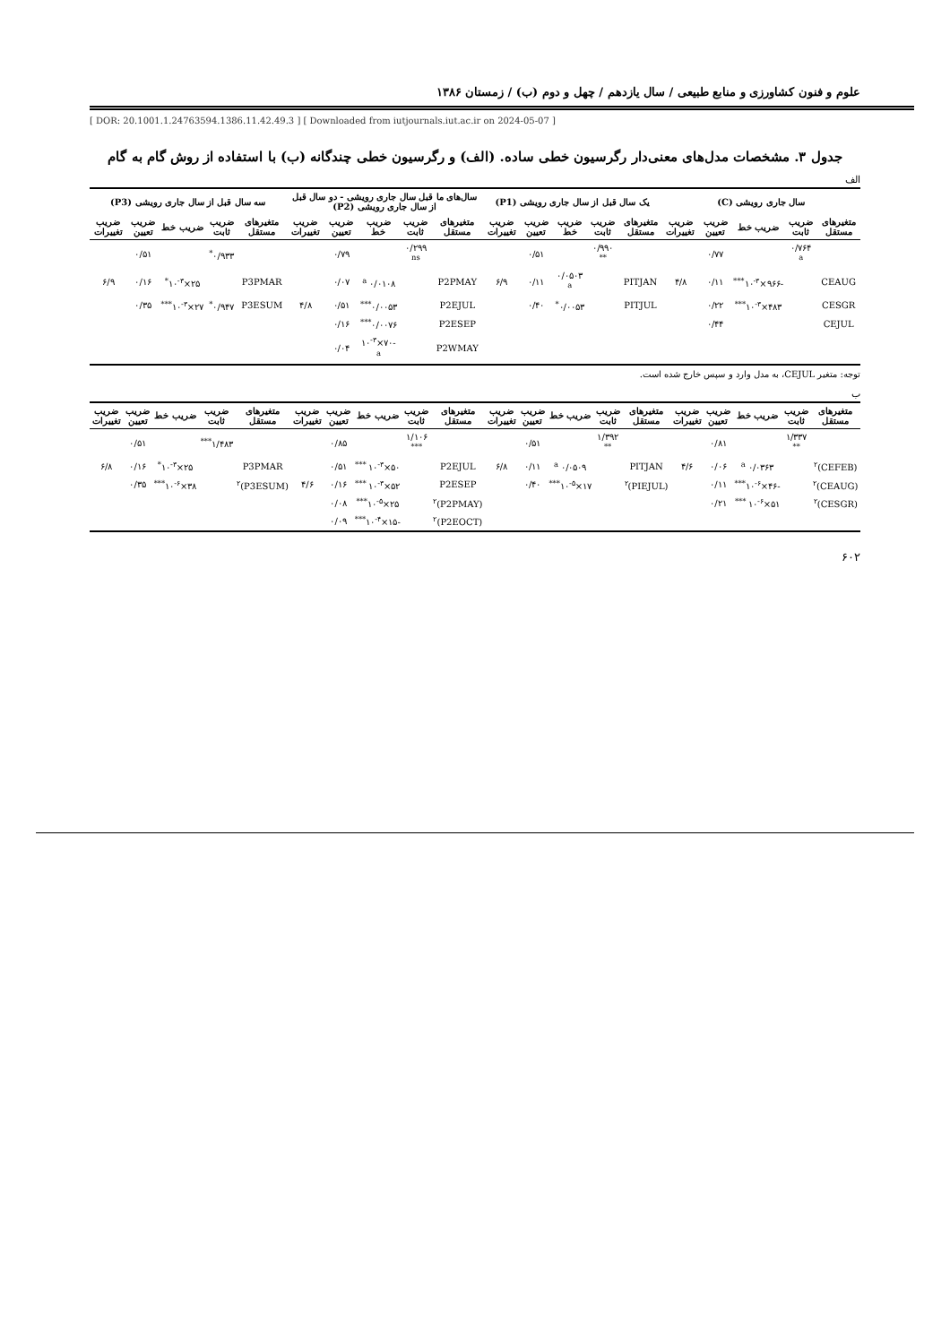علوم و فنون کشاورزی و منابع طبیعی / سال یازدهم / چهل و دوم (ب) / زمستان ۱۳۸۶
[ DOR: 20.1001.1.24763594.1386.11.42.49.3 ] [ Downloaded from iutjournals.iut.ac.ir on 2024-05-07 ]
جدول ۳. مشخصات مدل‌های معنی‌دار رگرسیون خطی ساده. (الف) و رگرسیون خطی چندگانه (ب) با استفاده از روش گام به گام
الف
| سال جاری رویشی (C) | | | | | یک سال قبل از سال جاری رویشی (P1) | | | | | سال‌های ما قبل سال جاری رویشی - دو سال قبل از سال جاری رویشی (P2) | | | | | سه سال قبل از سال جاری رویشی (P3) | | | | |
| --- | --- | --- | --- | --- | --- | --- | --- | --- | --- | --- | --- | --- | --- | --- | --- | --- | --- | --- | --- |
| متغیرهای مستقل | ضریب ثابت | ضریب خط | ضریب تعیین | ضریب تغییرات | متغیرهای مستقل | ضریب ثابت | ضریب خط | ضریب تعیین | ضریب تغییرات | متغیرهای مستقل | ضریب ثابت | ضریب خط | ضریب تعیین | ضریب تغییرات | متغیرهای مستقل | ضریب ثابت | ضریب خط | ضریب تعیین | ضریب تغییرات |
| | ۰/۷۶۴ <sup>a</sup> | | ۰/۷۷ | | | ۰/۹۹۰ <sup>**</sup> | | ۰/۵۱ | | | ۰/۲۹۹ <sup>ns</sup> | | ۰/۷۹ | | | ۰/۹۳۳<sup>*</sup> | | ۰/۵۱ | |
| CEAUG | | -۹۶۶×۱۰<sup>-۳***</sup> | ۰/۱۱ | ۴/۸ | PITJAN | | ۰/۰۵۰۳ <sup>a</sup> | ۰/۱۱ | ۶/۹ | P2PMAY | | ۰/۰۱۰۸ <sup>a</sup> | ۰/۰۷ | | P3PMAR | | ۲۵×۱۰<sup>-۳*</sup> | ۰/۱۶ | ۶/۹ |
| CESGR | | ۴۸۳×۱۰<sup>-۳***</sup> | ۰/۲۲ | | PITJUL | | ۰/۰۰۵۳<sup>*</sup> | ۰/۴۰ | | P2EJUL | | ۰/۰۰۵۳<sup>***</sup> | ۰/۵۱ | ۴/۸ | P3ESUM | ۰/۹۴۷<sup>*</sup> | ۲۷×۱۰<sup>-۳***</sup> | ۰/۳۵ | |
| CEJUL | | | ۰/۴۴ | | | | | | | P2ESEP | | ۰/۰۰۷۶<sup>***</sup> | ۰/۱۶ | | | | | | |
| | | | | | | | | | | P2WMAY | | -۷۰×۱۰<sup>-۳ a</sup> | ۰/۰۴ | | | | | | |
توجه: متغیر CEJUL، به مدل وارد و سپس خارج شده است.
ب
| متغیرهای مستقل | ضریب ثابت | ضریب خط | ضریب تعیین | ضریب تغییرات | متغیرهای مستقل | ضریب ثابت | ضریب خط | ضریب تعیین | ضریب تغییرات | متغیرهای مستقل | ضریب ثابت | ضریب خط | ضریب تعیین | ضریب تغییرات | متغیرهای مستقل | ضریب ثابت | ضریب خط | ضریب تعیین | ضریب تغییرات |
| --- | --- | --- | --- | --- | --- | --- | --- | --- | --- | --- | --- | --- | --- | --- | --- | --- | --- | --- | --- |
| | ۱/۳۳۷ <sup>**</sup> | | ۰/۸۱ | | | ۱/۳۹۲ <sup>**</sup> | | ۰/۵۱ | | | ۱/۱۰۶ <sup>***</sup> | | ۰/۸۵ | | | ۱/۴۸۳<sup>***</sup> | | ۰/۵۱ | |
| (CEFEB)<sup>۲</sup> | | ۰/۰۳۶۳ <sup>a</sup> | ۰/۰۶ | ۴/۶ | PITJAN | | ۰/۰۵۰۹ <sup>a</sup> | ۰/۱۱ | ۶/۸ | P2EJUL | | ۵۰×۱۰<sup>-۳ ***</sup> | ۰/۵۱ | | P3PMAR | | ۲۵×۱۰<sup>-۳*</sup> | ۰/۱۶ | ۶/۸ |
| (CEAUG)<sup>۲</sup> | | -۴۶×۱۰<sup>-۶***</sup> | ۰/۱۱ | | (PIEJUL)<sup>۲</sup> | | ۱۷×۱۰<sup>-۵***</sup> | ۰/۴۰ | | P2ESEP | | ۵۲×۱۰<sup>-۳ ***</sup> | ۰/۱۶ | ۴/۶ | (P3ESUM)<sup>۲</sup> | | ۳۸×۱۰<sup>-۶***</sup> | ۰/۳۵ | |
| (CESGR)<sup>۲</sup> | | ۵۱×۱۰<sup>-۶ ***</sup> | ۰/۲۱ | | | | | | | (P2PMAY)<sup>۲</sup> | | ۲۵×۱۰<sup>-۵***</sup> | ۰/۰۸ | | | | | | |
| | | | | | | | | | | (P2EOCT)<sup>۲</sup> | | -۱۵×۱۰<sup>-۴***</sup> | ۰/۰۹ | | | | | | |
۶۰۲